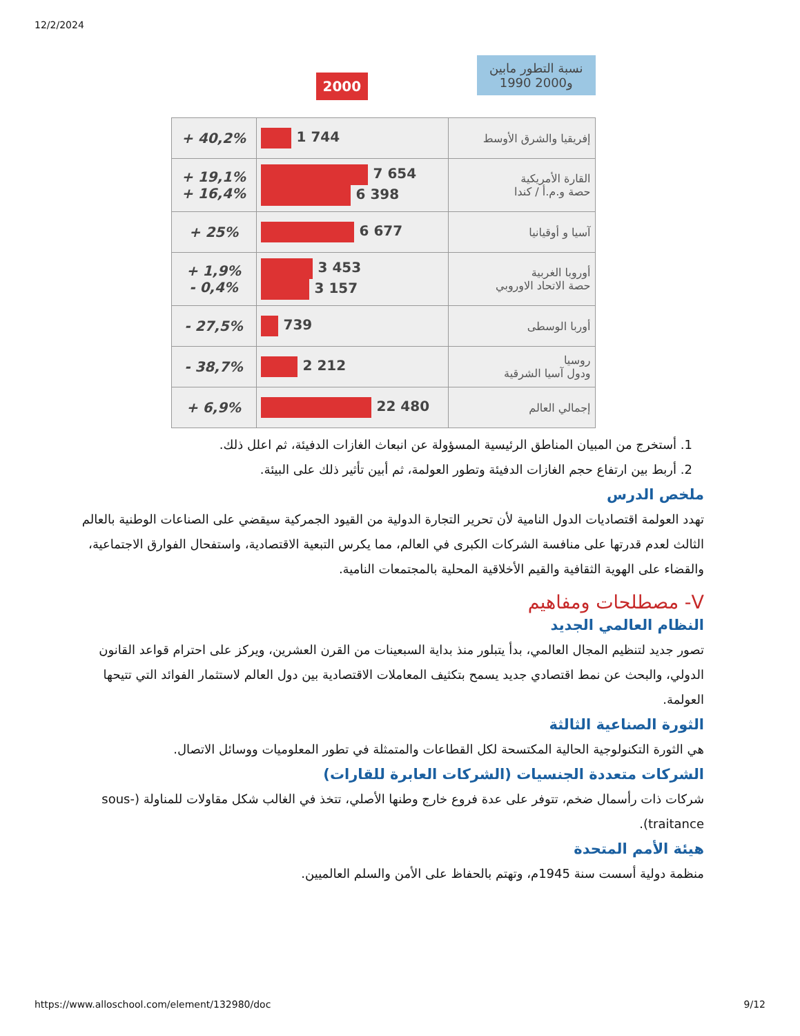12/2/2024
2000 نسبة التطور مابين
1990 و2000
| إفريقيا والشرق الأوسط | 1 744 | + 40,2% |
| القارة الأمريكية حصة و.م.أ / كندا | 7 654 6 398 | + 19,1% + 16,4% |
| آسيا و أوقيانيا | 6 677 | + 25% |
| أوروبا الغربية حصة الاتحاد الاوروبي | 3 453 3 157 | + 1,9% - 0,4% |
| أوربا الوسطى | 739 | - 27,5% |
| روسيا ودول آسيا الشرقية | 2 212 | - 38,7% |
| إجمالي العالم | 22 480 | + 6,9% |
1. أستخرج من المبيان المناطق الرئيسية المسؤولة عن انبعاث الغازات الدفيئة، ثم اعلل ذلك.
2. أربط بين ارتفاع حجم الغازات الدفيئة وتطور العولمة، ثم أبين تأثير ذلك على البيئة.
ملخص الدرس
تهدد العولمة اقتصاديات الدول النامية لأن تحرير التجارة الدولية من القيود الجمركية سيقضي على الصناعات الوطنية بالعالم الثالث لعدم قدرتها على منافسة الشركات الكبرى في العالم، مما يكرس التبعية الاقتصادية، واستفحال الفوارق الاجتماعية، والقضاء على الهوية الثقافية والقيم الأخلاقية المحلية بالمجتمعات النامية.
V- مصطلحات ومفاهيم
النظام العالمي الجديد
تصور جديد لتنظيم المجال العالمي، بدأ يتبلور منذ بداية السبعينات من القرن العشرين، ويركز على احترام قواعد القانون الدولي، والبحث عن نمط اقتصادي جديد يسمح بتكثيف المعاملات الاقتصادية بين دول العالم لاستثمار الفوائد التي تتيحها العولمة.
الثورة الصناعية الثالثة
هي الثورة التكنولوجية الحالية المكتسحة لكل القطاعات والمتمثلة في تطور المعلوميات ووسائل الاتصال.
الشركات متعددة الجنسيات (الشركات العابرة للقارات)
شركات ذات رأسمال ضخم، تتوفر على عدة فروع خارج وطنها الأصلي، تتخذ في الغالب شكل مقاولات للمناولة (sous-traitance).
هيئة الأمم المتحدة
منظمة دولية أسست سنة 1945م، وتهتم بالحفاظ على الأمن والسلم العالميين.
https://www.alloschool.com/element/132980/doc 9/12